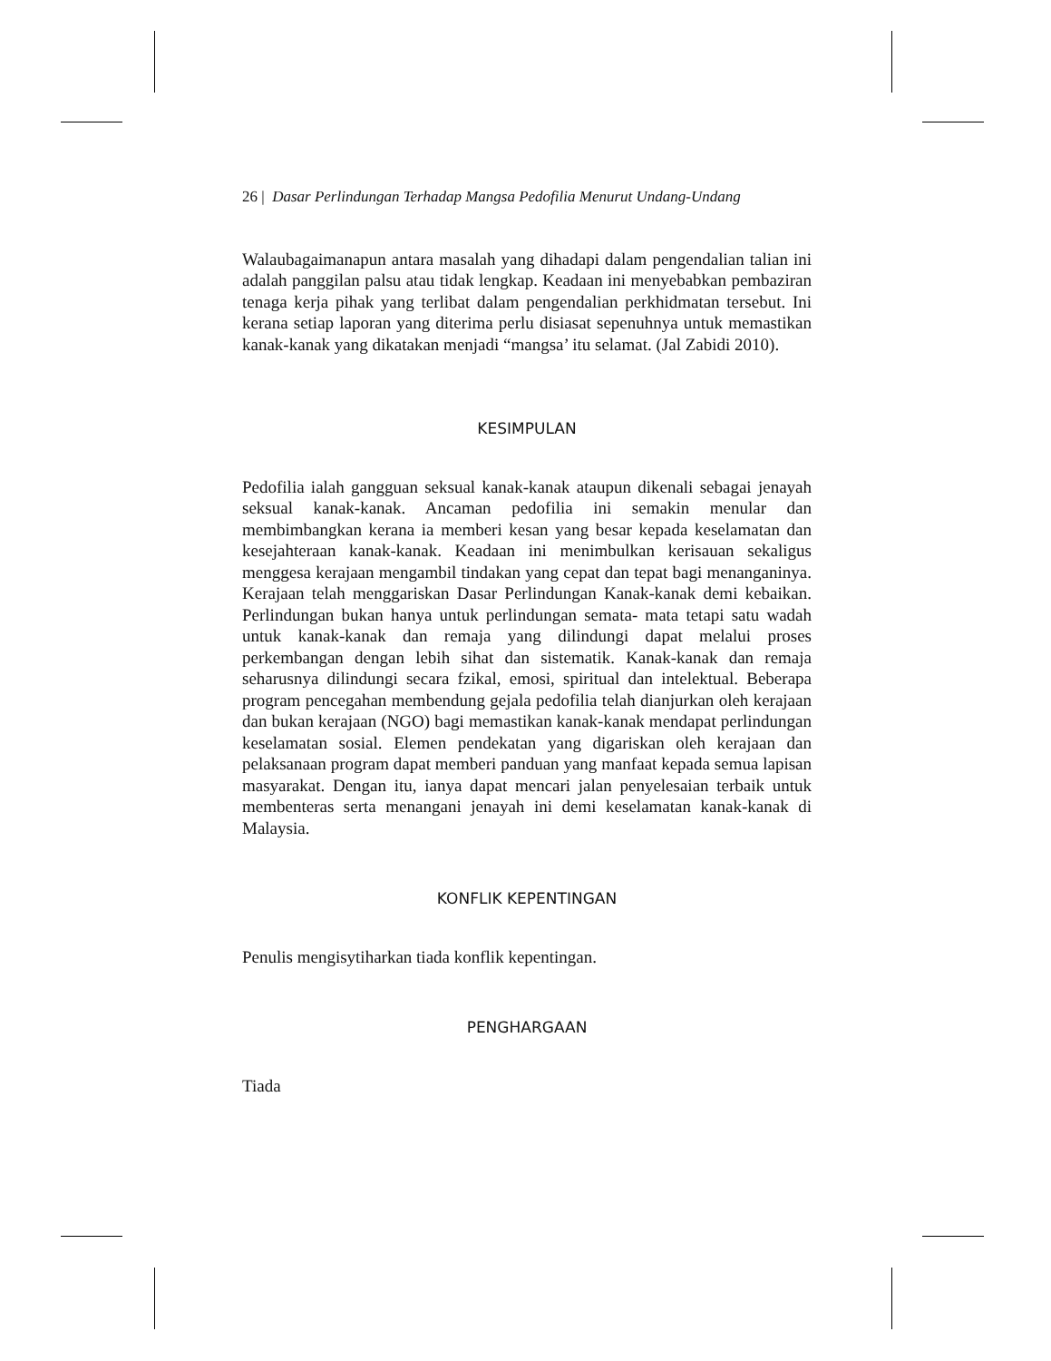26 | Dasar Perlindungan Terhadap Mangsa Pedofilia Menurut Undang-Undang
Walaubagaimanapun antara masalah yang dihadapi dalam pengendalian talian ini adalah panggilan palsu atau tidak lengkap. Keadaan ini menyebabkan pembaziran tenaga kerja pihak yang terlibat dalam pengendalian perkhidmatan tersebut. Ini kerana setiap laporan yang diterima perlu disiasat sepenuhnya untuk memastikan kanak-kanak yang dikatakan menjadi “mangsa’ itu selamat. (Jal Zabidi 2010).
KESIMPULAN
Pedofilia ialah gangguan seksual kanak-kanak ataupun dikenali sebagai jenayah seksual kanak-kanak. Ancaman pedofilia ini semakin menular dan membimbangkan kerana ia memberi kesan yang besar kepada keselamatan dan kesejahteraan kanak-kanak. Keadaan ini menimbulkan kerisauan sekaligus menggesa kerajaan mengambil tindakan yang cepat dan tepat bagi menanganinya. Kerajaan telah menggariskan Dasar Perlindungan Kanak-kanak demi kebaikan. Perlindungan bukan hanya untuk perlindungan semata- mata tetapi satu wadah untuk kanak-kanak dan remaja yang dilindungi dapat melalui proses perkembangan dengan lebih sihat dan sistematik. Kanak-kanak dan remaja seharusnya dilindungi secara fzikal, emosi, spiritual dan intelektual. Beberapa program pencegahan membendung gejala pedofilia telah dianjurkan oleh kerajaan dan bukan kerajaan (NGO) bagi memastikan kanak-kanak mendapat perlindungan keselamatan sosial. Elemen pendekatan yang digariskan oleh kerajaan dan pelaksanaan program dapat memberi panduan yang manfaat kepada semua lapisan masyarakat. Dengan itu, ianya dapat mencari jalan penyelesaian terbaik untuk membenteras serta menangani jenayah ini demi keselamatan kanak-kanak di Malaysia.
KONFLIK KEPENTINGAN
Penulis mengisytiharkan tiada konflik kepentingan.
PENGHARGAAN
Tiada